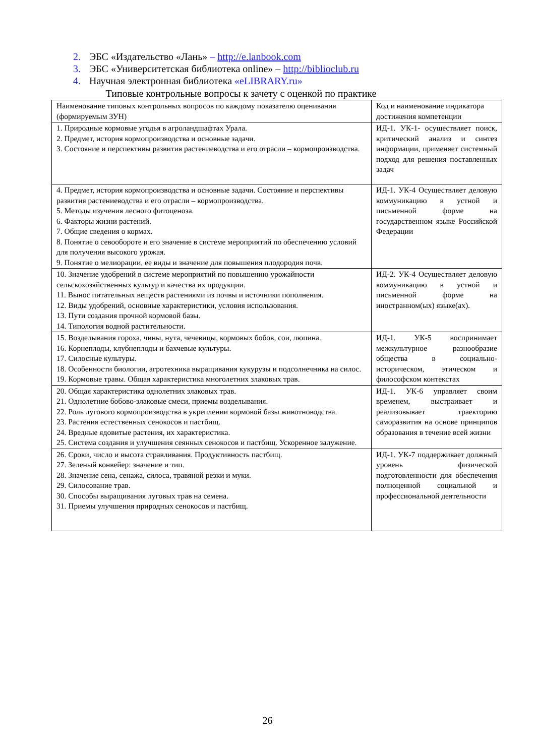2. ЭБС «Издательство «Лань» – http://e.lanbook.com
3. ЭБС «Университетская библиотека online» – http://biblioclub.ru
4. Научная электронная библиотека «eLIBRARY.ru»
Типовые контрольные вопросы к зачету с оценкой по практике
| Наименование типовых контрольных вопросов по каждому показателю оценивания (формируемым ЗУН) | Код и наименование индикатора достижения компетенции |
| 1. Природные кормовые угодья в агроландшафтах Урала. 2. Предмет, история кормопроизводства и основные задачи. 3. Состояние и перспективы развития растениеводства и его отрасли – кормопроизводства. | ИД-1. УК-1- осуществляет поиск, критический анализ и синтез информации, применяет системный подход для решения поставленных задач |
| 4. Предмет, история кормопроизводства и основные задачи. Состояние и перспективы развития растениеводства и его отрасли – кормопроизводства. 5. Методы изучения лесного фитоценоза. 6. Факторы жизни растений. 7. Общие сведения о кормах. 8. Понятие о севообороте и его значение в системе мероприятий по обеспечению условий для получения высокого урожая. 9. Понятие о мелиорации, ее виды и значение для повышения плодородия почв. | ИД-1. УК-4 Осуществляет деловую коммуникацию в устной и письменной форме на государственном языке Российской Федерации |
| 10. Значение удобрений в системе мероприятий по повышению урожайности сельскохозяйственных культур и качества их продукции. 11. Вынос питательных веществ растениями из почвы и источники пополнения. 12. Виды удобрений, основные характеристики, условия использования. 13. Пути создания прочной кормовой базы. 14. Типология водной растительности. | ИД-2. УК-4 Осуществляет деловую коммуникацию в устной и письменной форме на иностранном(ых) языке(ах). |
| 15. Возделывания гороха, чины, нута, чечевицы, кормовых бобов, сои, люпина. 16. Корнеплоды, клубнеплоды и бахчевые культуры. 17. Силосные культуры. 18. Особенности биологии, агротехника выращивания кукурузы и подсолнечника на силос. 19. Кормовые травы. Общая характеристика многолетних злаковых трав. | ИД-1. УК-5 воспринимает межкультурное разнообразие общества в социально-историческом, этическом и философском контекстах |
| 20. Общая характеристика однолетних злаковых трав. 21. Однолетние бобово-злаковые смеси, приемы возделывания. 22. Роль лугового кормопроизводства в укреплении кормовой базы животноводства. 23. Растения естественных сенокосов и пастбищ. 24. Вредные ядовитые растения, их характеристика. 25. Система создания и улучшения сеянных сенокосов и пастбищ. Ускоренное залужение. | ИД-1. УК-6 управляет своим временем, выстраивает и реализовывает траекторию саморазвития на основе принципов образования в течение всей жизни |
| 26. Сроки, число и высота стравливания. Продуктивность пастбищ. 27. Зеленый конвейер: значение и тип. 28. Значение сена, сенажа, силоса, травяной резки и муки. 29. Силосование трав. 30. Способы выращивания луговых трав на семена. 31. Приемы улучшения природных сенокосов и пастбищ. | ИД-1. УК-7 поддерживает должный уровень физической подготовленности для обеспечения полноценной социальной и профессиональной деятельности |
26